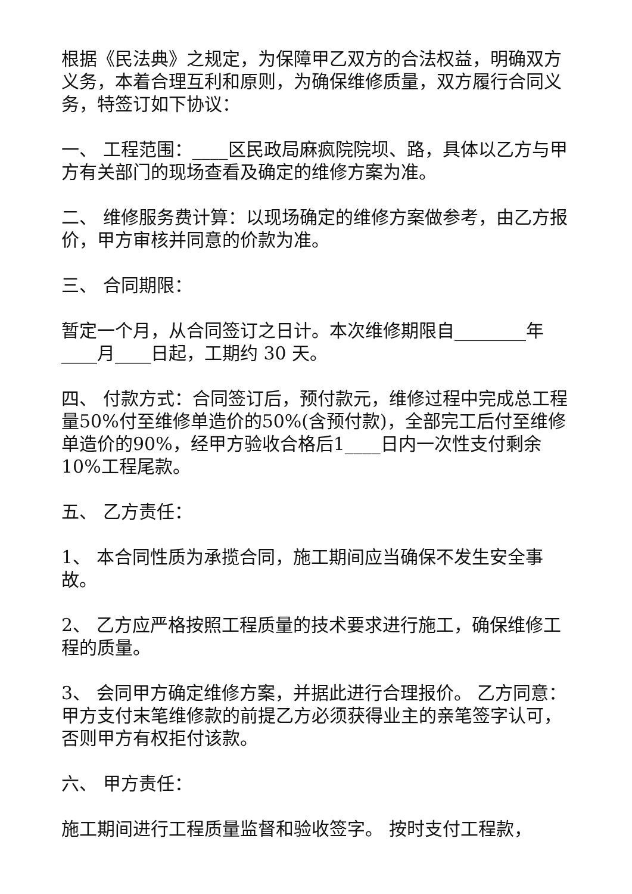根据《民法典》之规定，为保障甲乙双方的合法权益，明确双方义务，本着合理互利和原则，为确保维修质量，双方履行合同义务，特签订如下协议：
一、 工程范围：____区民政局麻疯院院坝、路，具体以乙方与甲方有关部门的现场查看及确定的维修方案为准。
二、 维修服务费计算：以现场确定的维修方案做参考，由乙方报价，甲方审核并同意的价款为准。
三、 合同期限：
暂定一个月，从合同签订之日计。本次维修期限自________年____月____日起，工期约 30 天。
四、 付款方式：合同签订后，预付款元，维修过程中完成总工程量50%付至维修单造价的50%(含预付款)，全部完工后付至维修单造价的90%，经甲方验收合格后1____日内一次性支付剩余10%工程尾款。
五、 乙方责任：
1、 本合同性质为承揽合同，施工期间应当确保不发生安全事故。
2、 乙方应严格按照工程质量的技术要求进行施工，确保维修工程的质量。
3、 会同甲方确定维修方案，并据此进行合理报价。 乙方同意：甲方支付末笔维修款的前提乙方必须获得业主的亲笔签字认可，否则甲方有权拒付该款。
六、 甲方责任：
施工期间进行工程质量监督和验收签字。 按时支付工程款，